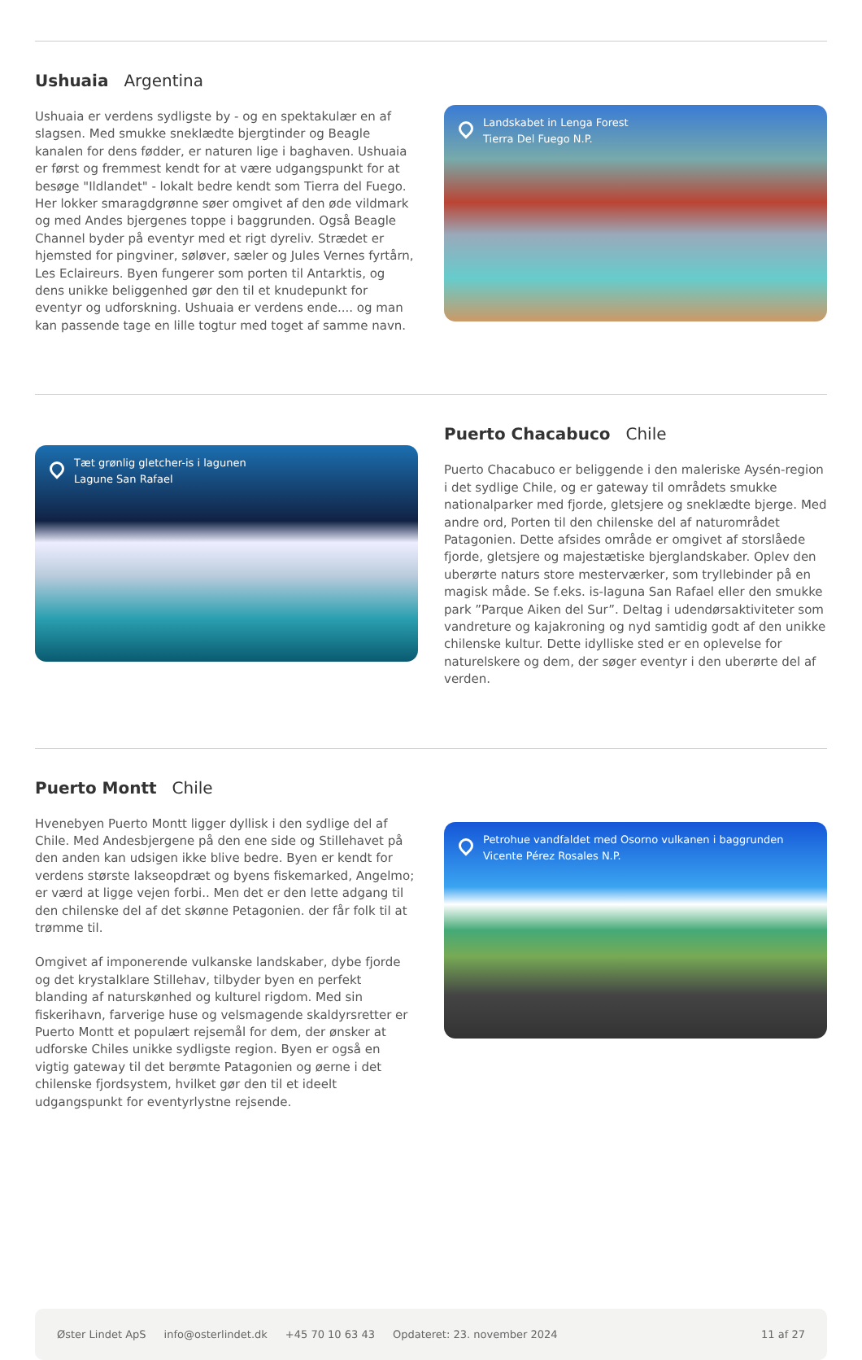Ushuaia Argentina
Ushuaia er verdens sydligste by - og en spektakulær en af slagsen. Med smukke sneklædte bjergtinder og Beagle kanalen for dens fødder, er naturen lige i baghaven. Ushuaia er først og fremmest kendt for at være udgangspunkt for at besøge "Ildlandet" - lokalt bedre kendt som Tierra del Fuego. Her lokker smaragdgrønne søer omgivet af den øde vildmark og med Andes bjergenes toppe i baggrunden. Også Beagle Channel byder på eventyr med et rigt dyreliv. Strædet er hjemsted for pingviner, søløver, sæler og Jules Vernes fyrtårn, Les Eclaireurs. Byen fungerer som porten til Antarktis, og dens unikke beliggenhed gør den til et knudepunkt for eventyr og udforskning. Ushuaia er verdens ende.... og man kan passende tage en lille togtur med toget af samme navn.
Landskabet in Lenga Forest
Tierra Del Fuego N.P.
Tæt grønlig gletcher-is i lagunen
Lagune San Rafael
Puerto Chacabuco Chile
Puerto Chacabuco er beliggende i den maleriske Aysén-region i det sydlige Chile, og er gateway til områdets smukke nationalparker med fjorde, gletsjere og sneklædte bjerge. Med andre ord, Porten til den chilenske del af naturområdet Patagonien. Dette afsides område er omgivet af storslåede fjorde, gletsjere og majestætiske bjerglandskaber. Oplev den uberørte naturs store mesterværker, som tryllebinder på en magisk måde. Se f.eks. is-laguna San Rafael eller den smukke park ”Parque Aiken del Sur”. Deltag i udendørsaktiviteter som vandreture og kajakroning og nyd samtidig godt af den unikke chilenske kultur. Dette idylliske sted er en oplevelse for naturelskere og dem, der søger eventyr i den uberørte del af verden.
Puerto Montt Chile
Hvenebyen Puerto Montt ligger dyllisk i den sydlige del af Chile. Med Andesbjergene på den ene side og Stillehavet på den anden kan udsigen ikke blive bedre. Byen er kendt for verdens største lakseopdræt og byens fiskemarked, Angelmo; er værd at ligge vejen forbi.. Men det er den lette adgang til den chilenske del af det skønne Petagonien. der får folk til at trømme til.
Omgivet af imponerende vulkanske landskaber, dybe fjorde og det krystalklare Stillehav, tilbyder byen en perfekt blanding af naturskønhed og kulturel rigdom. Med sin fiskerihavn, farverige huse og velsmagende skaldyrsretter er Puerto Montt et populært rejsemål for dem, der ønsker at udforske Chiles unikke sydligste region. Byen er også en vigtig gateway til det berømte Patagonien og øerne i det chilenske fjordsystem, hvilket gør den til et ideelt udgangspunkt for eventyrlystne rejsende.
Petrohue vandfaldet med Osorno vulkanen i baggrunden
Vicente Pérez Rosales N.P.
Øster Lindet ApS info@osterlindet.dk +45 70 10 63 43 Opdateret: 23. november 2024 11 af 27